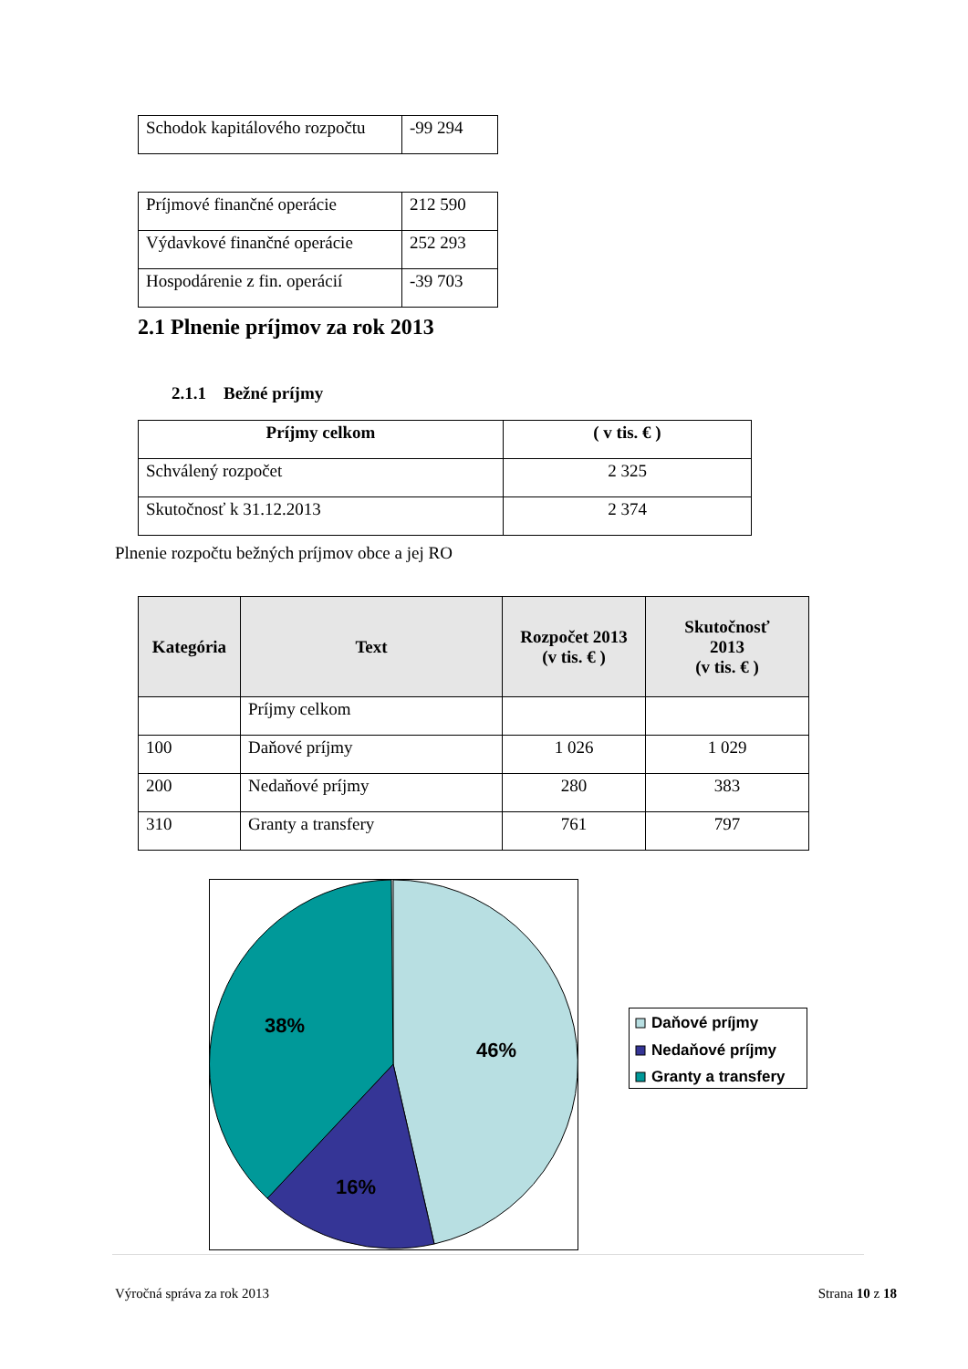| Schodok kapitálového rozpočtu | -99 294 |
| Príjmové finančné operácie | 212 590 |
| Výdavkové finančné operácie | 252 293 |
| Hospodárenie z fin. operácií | -39 703 |
2.1 Plnenie príjmov za rok 2013
2.1.1 Bežné príjmy
| Príjmy celkom | ( v tis. € ) |
| --- | --- |
| Schválený rozpočet | 2 325 |
| Skutočnosť k 31.12.2013 | 2 374 |
Plnenie rozpočtu bežných príjmov obce a jej RO
| Kategória | Text | Rozpočet 2013 (v tis. € ) | Skutočnosť 2013 (v tis. € ) |
| --- | --- | --- | --- |
| | Príjmy celkom | | |
| 100 | Daňové príjmy | 1 026 | 1 029 |
| 200 | Nedaňové príjmy | 280 | 383 |
| 310 | Granty a transfery | 761 | 797 |
38%
46%
16%
Daňové príjmy
Nedaňové príjmy
Granty a transfery
Výročná správa za rok 2013 Strana 10 z 18